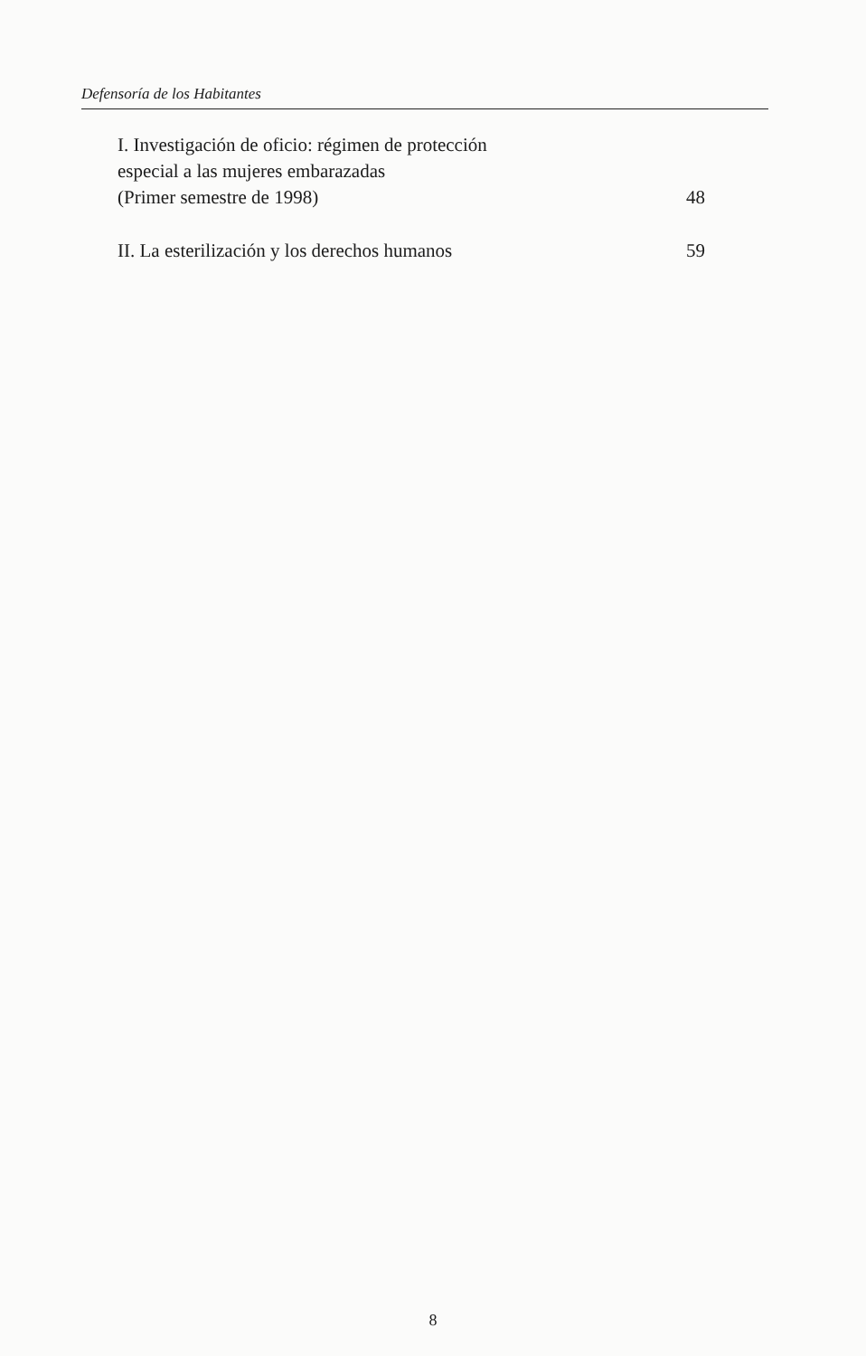Defensoría de los Habitantes
I. Investigación de oficio: régimen de protección
especial a las mujeres embarazadas
(Primer semestre de 1998) 48
II. La esterilización y los derechos humanos 59
8